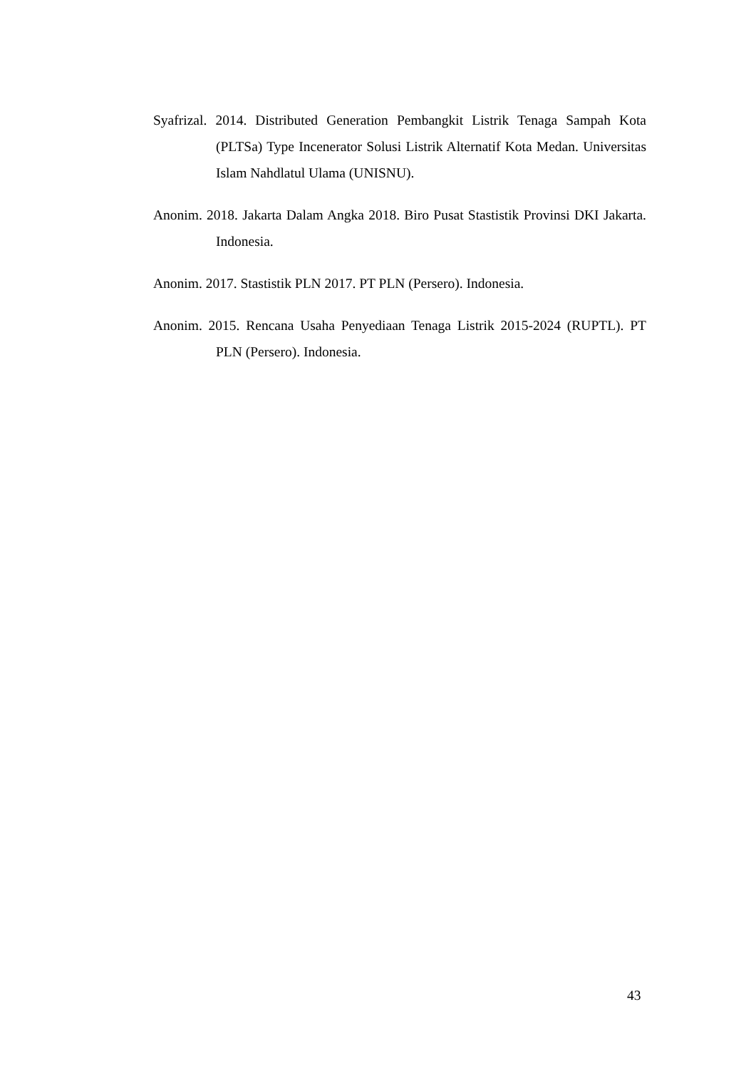Syafrizal. 2014. Distributed Generation Pembangkit Listrik Tenaga Sampah Kota (PLTSa) Type Incenerator Solusi Listrik Alternatif Kota Medan. Universitas Islam Nahdlatul Ulama (UNISNU).
Anonim. 2018. Jakarta Dalam Angka 2018. Biro Pusat Stastistik Provinsi DKI Jakarta. Indonesia.
Anonim. 2017. Stastistik PLN 2017. PT PLN (Persero). Indonesia.
Anonim. 2015. Rencana Usaha Penyediaan Tenaga Listrik 2015-2024 (RUPTL). PT PLN (Persero). Indonesia.
43